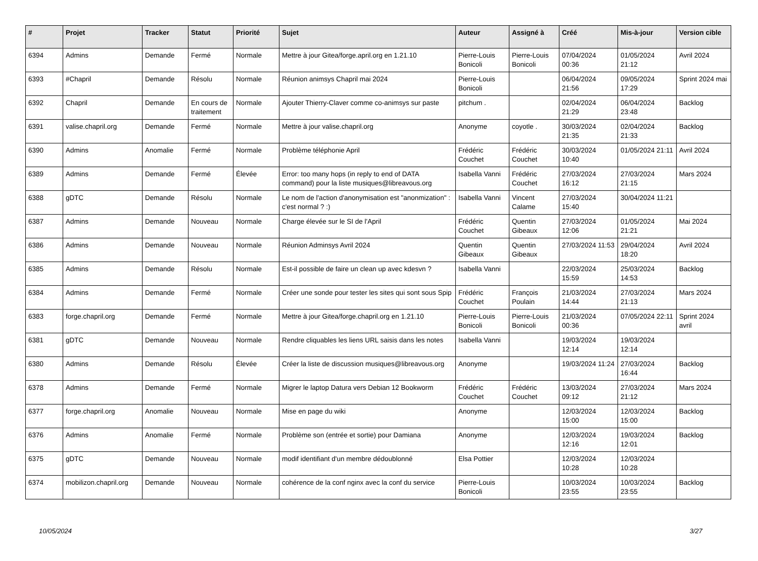| # | Projet | Tracker | Statut | Priorité | Sujet | Auteur | Assigné à | Créé | Mis-à-jour | Version cible |
| --- | --- | --- | --- | --- | --- | --- | --- | --- | --- | --- |
| 6394 | Admins | Demande | Fermé | Normale | Mettre à jour Gitea/forge.april.org en 1.21.10 | Pierre-Louis Bonicoli | Pierre-Louis Bonicoli | 07/04/2024 00:36 | 01/05/2024 21:12 | Avril 2024 |
| 6393 | #Chapril | Demande | Résolu | Normale | Réunion animsys Chapril mai 2024 | Pierre-Louis Bonicoli | | 06/04/2024 21:56 | 09/05/2024 17:29 | Sprint 2024 mai |
| 6392 | Chapril | Demande | En cours de traitement | Normale | Ajouter Thierry-Claver comme co-animsys sur paste | pitchum . | | 02/04/2024 21:29 | 06/04/2024 23:48 | Backlog |
| 6391 | valise.chapril.org | Demande | Fermé | Normale | Mettre à jour valise.chapril.org | Anonyme | coyotle . | 30/03/2024 21:35 | 02/04/2024 21:33 | Backlog |
| 6390 | Admins | Anomalie | Fermé | Normale | Problème téléphonie April | Frédéric Couchet | Frédéric Couchet | 30/03/2024 10:40 | 01/05/2024 21:11 | Avril 2024 |
| 6389 | Admins | Demande | Fermé | Élevée | Error: too many hops (in reply to end of DATA command) pour la liste musiques@libreavous.org | Isabella Vanni | Frédéric Couchet | 27/03/2024 16:12 | 27/03/2024 21:15 | Mars 2024 |
| 6388 | gDTC | Demande | Résolu | Normale | Le nom de l'action d'anonymisation est "anonmization" : c'est normal ? :) | Isabella Vanni | Vincent Calame | 27/03/2024 15:40 | 30/04/2024 11:21 | |
| 6387 | Admins | Demande | Nouveau | Normale | Charge élevée sur le SI de l'April | Frédéric Couchet | Quentin Gibeaux | 27/03/2024 12:06 | 01/05/2024 21:21 | Mai 2024 |
| 6386 | Admins | Demande | Nouveau | Normale | Réunion Adminsys Avril 2024 | Quentin Gibeaux | Quentin Gibeaux | 27/03/2024 11:53 | 29/04/2024 18:20 | Avril 2024 |
| 6385 | Admins | Demande | Résolu | Normale | Est-il possible de faire un clean up avec kdesvn ? | Isabella Vanni | | 22/03/2024 15:59 | 25/03/2024 14:53 | Backlog |
| 6384 | Admins | Demande | Fermé | Normale | Créer une sonde pour tester les sites qui sont sous Spip | Frédéric Couchet | François Poulain | 21/03/2024 14:44 | 27/03/2024 21:13 | Mars 2024 |
| 6383 | forge.chapril.org | Demande | Fermé | Normale | Mettre à jour Gitea/forge.chapril.org en 1.21.10 | Pierre-Louis Bonicoli | Pierre-Louis Bonicoli | 21/03/2024 00:36 | 07/05/2024 22:11 | Sprint 2024 avril |
| 6381 | gDTC | Demande | Nouveau | Normale | Rendre cliquables les liens URL saisis dans les notes | Isabella Vanni | | 19/03/2024 12:14 | 19/03/2024 12:14 | |
| 6380 | Admins | Demande | Résolu | Élevée | Créer la liste de discussion musiques@libreavous.org | Anonyme | | 19/03/2024 11:24 | 27/03/2024 16:44 | Backlog |
| 6378 | Admins | Demande | Fermé | Normale | Migrer le laptop Datura vers Debian 12 Bookworm | Frédéric Couchet | Frédéric Couchet | 13/03/2024 09:12 | 27/03/2024 21:12 | Mars 2024 |
| 6377 | forge.chapril.org | Anomalie | Nouveau | Normale | Mise en page du wiki | Anonyme | | 12/03/2024 15:00 | 12/03/2024 15:00 | Backlog |
| 6376 | Admins | Anomalie | Fermé | Normale | Problème son (entrée et sortie) pour Damiana | Anonyme | | 12/03/2024 12:16 | 19/03/2024 12:01 | Backlog |
| 6375 | gDTC | Demande | Nouveau | Normale | modif identifiant d'un membre dédoublonné | Elsa Pottier | | 12/03/2024 10:28 | 12/03/2024 10:28 | |
| 6374 | mobilizon.chapril.org | Demande | Nouveau | Normale | cohérence de la conf nginx avec la conf du service | Pierre-Louis Bonicoli | | 10/03/2024 23:55 | 10/03/2024 23:55 | Backlog |
10/05/2024 3/27